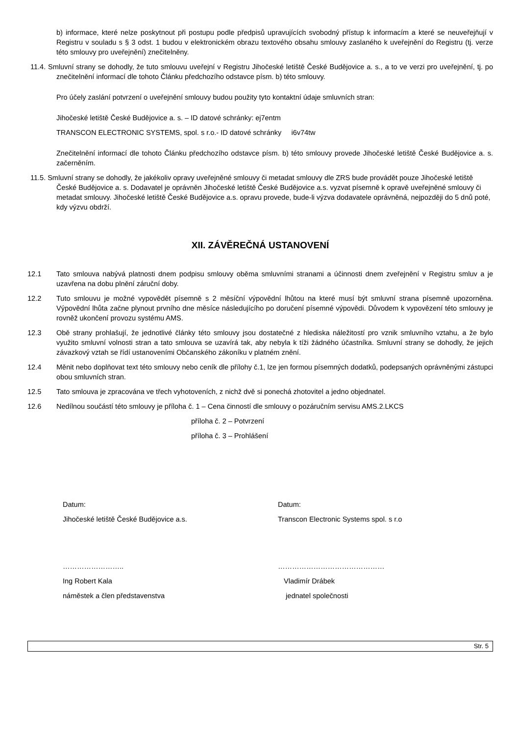b) informace, které nelze poskytnout při postupu podle předpisů upravujících svobodný přístup k informacím a které se neuveřejňují v Registru v souladu s § 3 odst. 1 budou v elektronickém obrazu textového obsahu smlouvy zaslaného k uveřejnění do Registru (tj. verze této smlouvy pro uveřejnění) znečitelněny.
11.4. Smluvní strany se dohodly, že tuto smlouvu uveřejní v Registru Jihočeské letiště České Budějovice a. s., a to ve verzi pro uveřejnění, tj. po znečitelnění informací dle tohoto Článku předchozího odstavce písm. b) této smlouvy.
Pro účely zaslání potvrzení o uveřejnění smlouvy budou použity tyto kontaktní údaje smluvních stran:
Jihočeské letiště České Budějovice a. s. – ID datové schránky: ej7entm
TRANSCON ELECTRONIC SYSTEMS, spol. s r.o.- ID datové schránky i6v74tw
Znečitelnění informací dle tohoto Článku předchozího odstavce písm. b) této smlouvy provede Jihočeské letiště České Budějovice a. s. začerněním.
11.5. Smluvní strany se dohodly, že jakékoliv opravy uveřejněné smlouvy či metadat smlouvy dle ZRS bude provádět pouze Jihočeské letiště České Budějovice a. s. Dodavatel je oprávněn Jihočeské letiště České Budějovice a.s. vyzvat písemně k opravě uveřejněné smlouvy či metadat smlouvy. Jihočeské letiště České Budějovice a.s. opravu provede, bude-li výzva dodavatele oprávněná, nejpozději do 5 dnů poté, kdy výzvu obdrží.
XII. ZÁVĚREČNÁ USTANOVENÍ
12.1 Tato smlouva nabývá platnosti dnem podpisu smlouvy oběma smluvními stranami a účinnosti dnem zveřejnění v Registru smluv a je uzavřena na dobu plnění záruční doby.
12.2 Tuto smlouvu je možné vypovědět písemně s 2 měsíční výpovědní lhůtou na které musí být smluvní strana písemně upozorněna. Výpovědní lhůta začne plynout prvního dne měsíce následujícího po doručení písemné výpovědi. Důvodem k vypovězení této smlouvy je rovněž ukončení provozu systému AMS.
12.3 Obě strany prohlašují, že jednotlivé články této smlouvy jsou dostatečné z hlediska náležitostí pro vznik smluvního vztahu, a že bylo využito smluvní volnosti stran a tato smlouva se uzavírá tak, aby nebyla k tíži žádného účastníka. Smluvní strany se dohodly, že jejich závazkový vztah se řídí ustanoveními Občanského zákoníku v platném znění.
12.4 Měnit nebo doplňovat text této smlouvy nebo ceník dle přílohy č.1, lze jen formou písemných dodatků, podepsaných oprávněnými zástupci obou smluvních stran.
12.5 Tato smlouva je zpracována ve třech vyhotoveních, z nichž dvě si ponechá zhotovitel a jedno objednatel.
12.6 Nedílnou součástí této smlouvy je příloha č. 1 – Cena činností dle smlouvy o pozáručním servisu AMS.2.LKCS
příloha č. 2 – Potvrzení
příloha č. 3 – Prohlášení
Datum: Datum:
Jihočeské letiště České Budějovice a.s. Transcon Electronic Systems spol. s r.o
…………………….. ………………………………………
Ing Robert Kala Vladimír Drábek
náměstek a člen představenstva jednatel společnosti
Str. 5